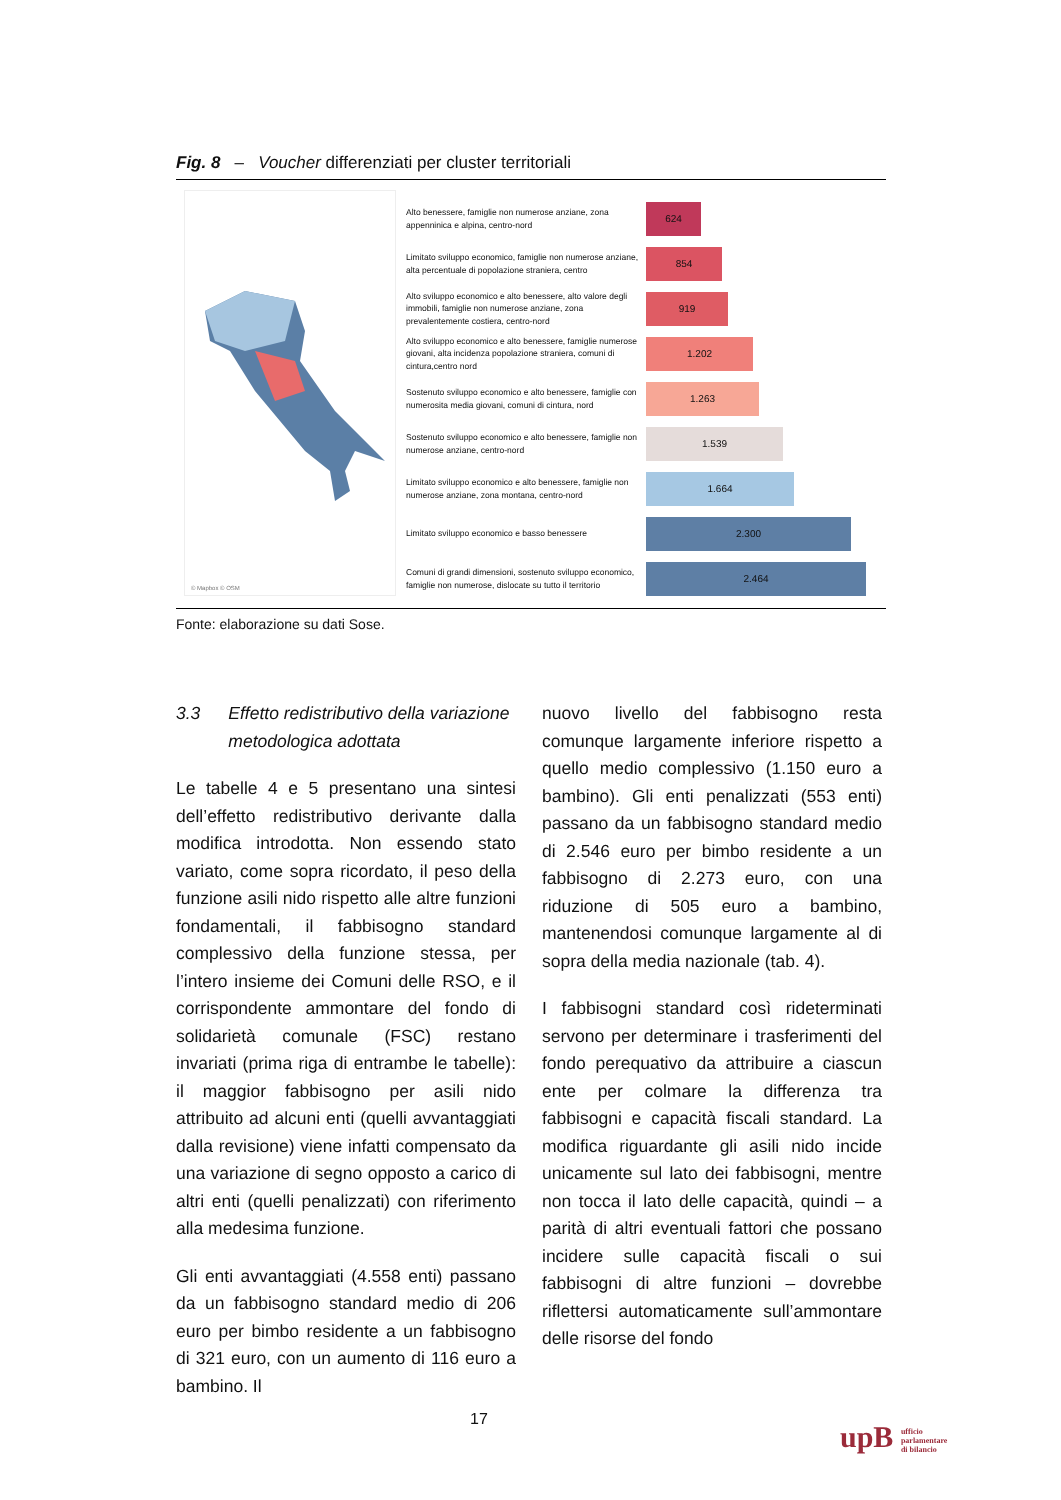Fig. 8 – Voucher differenziati per cluster territoriali
© Mapbox © OSM
Alto benessere, famiglie non numerose anziane, zona appenninica e alpina, centro-nord
624
Limitato sviluppo economico, famiglie non numerose anziane, alta percentuale di popolazione straniera, centro
854
Alto sviluppo economico e alto benessere, alto valore degli immobili, famiglie non numerose anziane, zona prevalentemente costiera, centro-nord
919
Alto sviluppo economico e alto benessere, famiglie numerose giovani, alta incidenza popolazione straniera, comuni di cintura,centro nord
1.202
Sostenuto sviluppo economico e alto benessere, famiglie con numerosita media giovani, comuni di cintura, nord
1.263
Sostenuto sviluppo economico e alto benessere, famiglie non numerose anziane, centro-nord
1.539
Limitato sviluppo economico e alto benessere, famiglie non numerose anziane, zona montana, centro-nord
1.664
Limitato sviluppo economico e basso benessere
2.300
Comuni di grandi dimensioni, sostenuto sviluppo economico, famiglie non numerose, dislocate su tutto il territorio
2.464
Fonte: elaborazione su dati Sose.
3.3 Effetto redistributivo della variazione metodologica adottata
Le tabelle 4 e 5 presentano una sintesi dell’effetto redistributivo derivante dalla modifica introdotta. Non essendo stato variato, come sopra ricordato, il peso della funzione asili nido rispetto alle altre funzioni fondamentali, il fabbisogno standard complessivo della funzione stessa, per l’intero insieme dei Comuni delle RSO, e il corrispondente ammontare del fondo di solidarietà comunale (FSC) restano invariati (prima riga di entrambe le tabelle): il maggior fabbisogno per asili nido attribuito ad alcuni enti (quelli avvantaggiati dalla revisione) viene infatti compensato da una variazione di segno opposto a carico di altri enti (quelli penalizzati) con riferimento alla medesima funzione.
Gli enti avvantaggiati (4.558 enti) passano da un fabbisogno standard medio di 206 euro per bimbo residente a un fabbisogno di 321 euro, con un aumento di 116 euro a bambino. Il
nuovo livello del fabbisogno resta comunque largamente inferiore rispetto a quello medio complessivo (1.150 euro a bambino). Gli enti penalizzati (553 enti) passano da un fabbisogno standard medio di 2.546 euro per bimbo residente a un fabbisogno di 2.273 euro, con una riduzione di 505 euro a bambino, mantenendosi comunque largamente al di sopra della media nazionale (tab. 4).
I fabbisogni standard così rideterminati servono per determinare i trasferimenti del fondo perequativo da attribuire a ciascun ente per colmare la differenza tra fabbisogni e capacità fiscali standard. La modifica riguardante gli asili nido incide unicamente sul lato dei fabbisogni, mentre non tocca il lato delle capacità, quindi – a parità di altri eventuali fattori che possano incidere sulle capacità fiscali o sui fabbisogni di altre funzioni – dovrebbe riflettersi automaticamente sull’ammontare delle risorse del fondo
17
upB ufficio
parlamentare
di bilancio